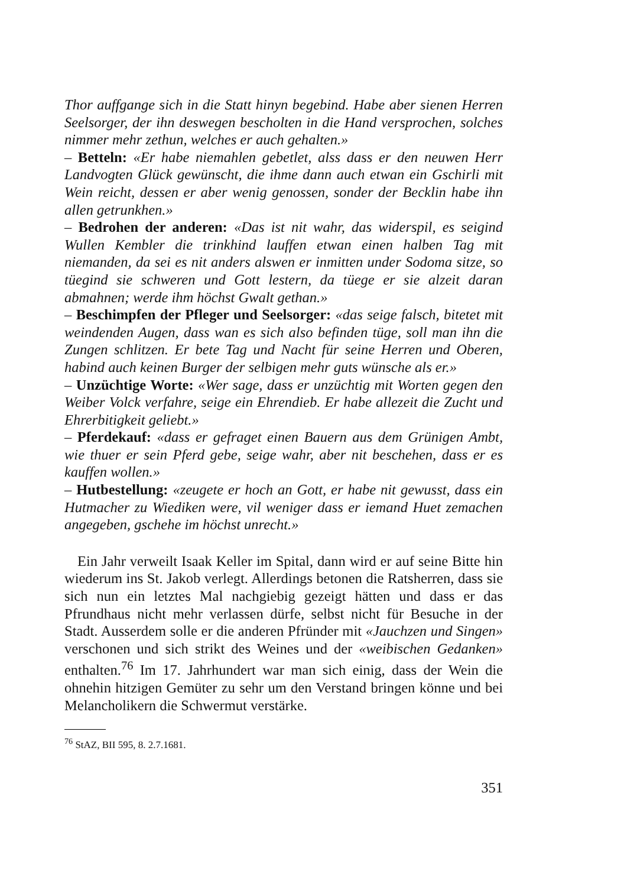Thor auffgange sich in die Statt hinyn begebind. Habe aber sienen Herren Seelsorger, der ihn deswegen bescholten in die Hand versprochen, solches nimmer mehr zethun, welches er auch gehalten.»
– Betteln: «Er habe niemahlen gebetlet, alss dass er den neuwen Herr Landvogten Glück gewünscht, die ihme dann auch etwan ein Gschirli mit Wein reicht, dessen er aber wenig genossen, sonder der Becklin habe ihn allen getrunkhen.»
– Bedrohen der anderen: «Das ist nit wahr, das widerspil, es seigind Wullen Kembler die trinkhind lauffen etwan einen halben Tag mit niemanden, da sei es nit anders alswen er inmitten under Sodoma sitze, so tüegind sie schweren und Gott lestern, da tüege er sie alzeit daran abmahnen; werde ihm höchst Gwalt gethan.»
– Beschimpfen der Pfleger und Seelsorger: «das seige falsch, bitetet mit weindenden Augen, dass wan es sich also befinden tüge, soll man ihn die Zungen schlitzen. Er bete Tag und Nacht für seine Herren und Oberen, habind auch keinen Burger der selbigen mehr guts wünsche als er.»
– Unzüchtige Worte: «Wer sage, dass er unzüchtig mit Worten gegen den Weiber Volck verfahre, seige ein Ehrendieb. Er habe allezeit die Zucht und Ehrerbitigkeit geliebt.»
– Pferdekauf: «dass er gefraget einen Bauern aus dem Grünigen Ambt, wie thuer er sein Pferd gebe, seige wahr, aber nit beschehen, dass er es kauffen wollen.»
– Hutbestellung: «zeugete er hoch an Gott, er habe nit gewusst, dass ein Hutmacher zu Wiediken were, vil weniger dass er iemand Huet zemachen angegeben, gschehe im höchst unrecht.»
Ein Jahr verweilt Isaak Keller im Spital, dann wird er auf seine Bitte hin wiederum ins St. Jakob verlegt. Allerdings betonen die Ratsherren, dass sie sich nun ein letztes Mal nachgiebig gezeigt hätten und dass er das Pfrundhaus nicht mehr verlassen dürfe, selbst nicht für Besuche in der Stadt. Ausserdem solle er die anderen Pfründer mit «Jauchzen und Singen» verschonen und sich strikt des Weines und der «weibischen Gedanken» enthalten.<sup>76</sup> Im 17. Jahrhundert war man sich einig, dass der Wein die ohnehin hitzigen Gemüter zu sehr um den Verstand bringen könne und bei Melancholikern die Schwermut verstärke.
<sup>76</sup> StAZ, BII 595, 8. 2.7.1681.
351